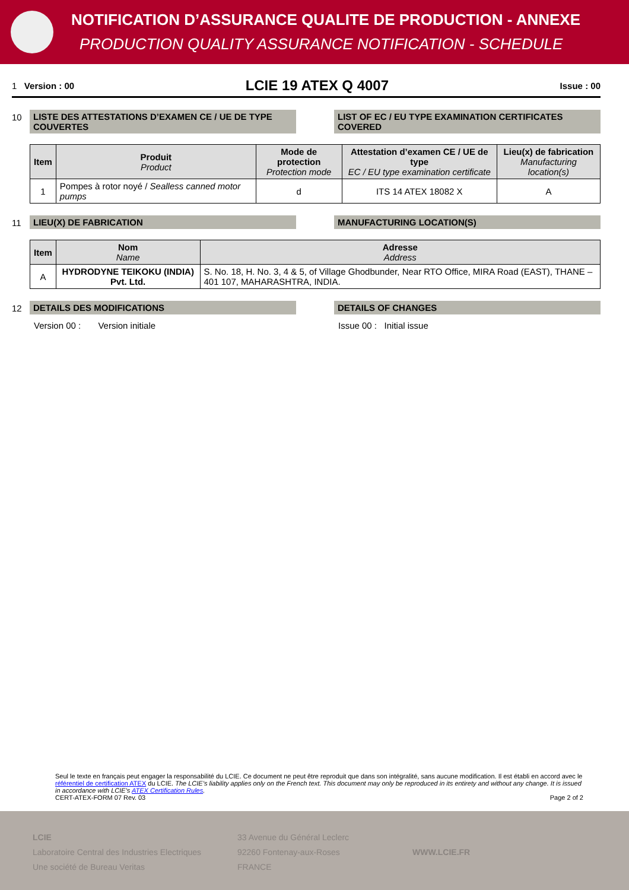NOTIFICATION D’ASSURANCE QUALITE DE PRODUCTION - ANNEXE
PRODUCTION QUALITY ASSURANCE NOTIFICATION - SCHEDULE
1 Version : 00 LCIE 19 ATEX Q 4007 Issue : 00
10 LISTE DES ATTESTATIONS D’EXAMEN CE / UE DE TYPE COUVERTES
LIST OF EC / EU TYPE EXAMINATION CERTIFICATES COVERED
| Item | Produit Product | Mode de protection Protection mode | Attestation d’examen CE / UE de type EC / EU type examination certificate | Lieu(x) de fabrication Manufacturing location(s) |
| --- | --- | --- | --- | --- |
| 1 | Pompes à rotor noyé / Sealless canned motor pumps | d | ITS 14 ATEX 18082 X | A |
11 LIEU(X) DE FABRICATION MANUFACTURING LOCATION(S)
| Item | Nom Name | Adresse Address |
| --- | --- | --- |
| A | HYDRODYNE TEIKOKU (INDIA) Pvt. Ltd. | S. No. 18, H. No. 3, 4 & 5, of Village Ghodbunder, Near RTO Office, MIRA Road (EAST), THANE – 401 107, MAHARASHTRA, INDIA. |
12 DETAILS DES MODIFICATIONS DETAILS OF CHANGES
Version 00 : Version initiale Issue 00 : Initial issue
Seul le texte en français peut engager la responsabilité du LCIE. Ce document ne peut être reproduit que dans son intégralité, sans aucune modification. Il est établi en accord avec le référentiel de certification ATEX du LCIE. The LCIE’s liability applies only on the French text. This document may only be reproduced in its entirety and without any change. It is issued in accordance with LCIE’s ATEX Certification Rules.
CERT-ATEX-FORM 07 Rev. 03 Page 2 of 2
LCIE
Laboratoire Central des Industries Electriques
Une société de Bureau Veritas
33 Avenue du Général Leclerc
92260 Fontenay-aux-Roses
FRANCE
WWW.LCIE.FR